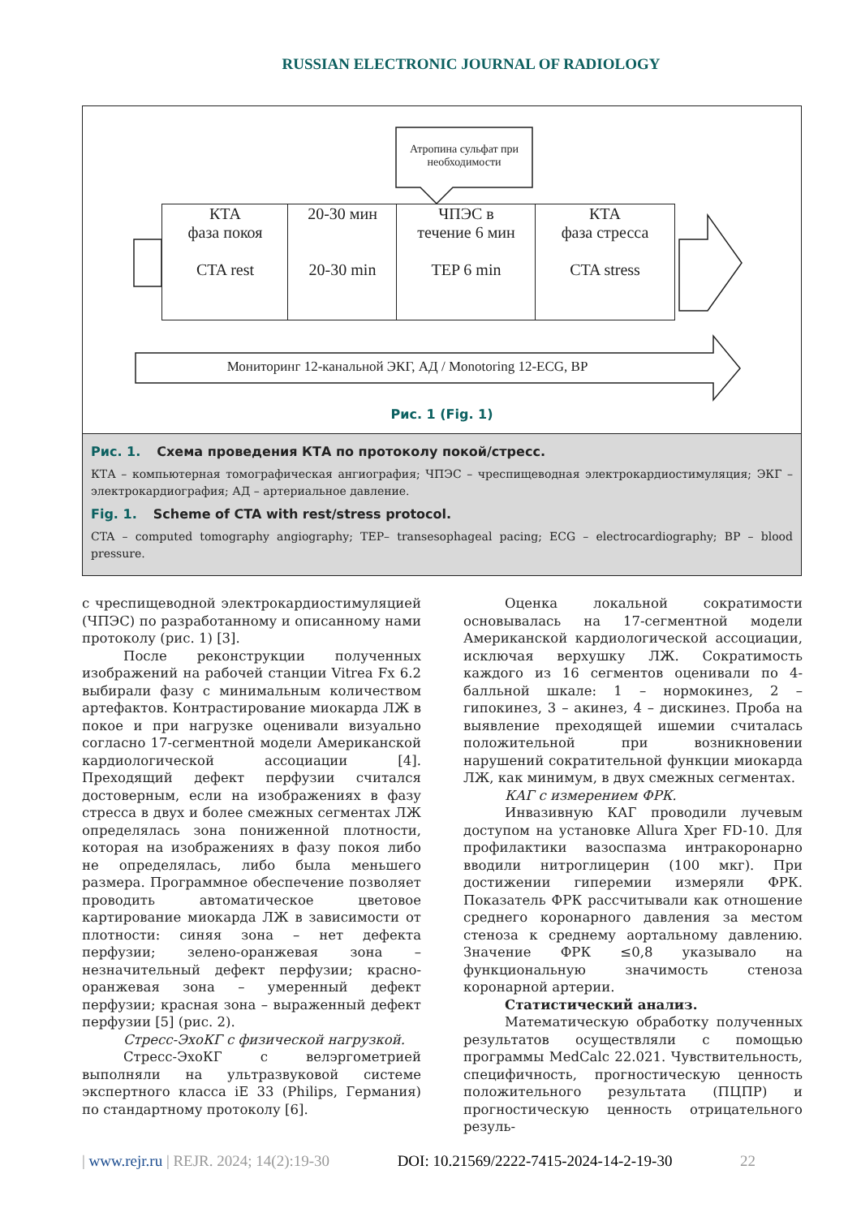RUSSIAN ELECTRONIC JOURNAL OF RADIOLOGY
Атропина сульфат при необходимости
КТА
фаза покоя
CTA rest
20-30 мин
20-30 min
ЧПЭС в
течение 6 мин
TEP 6 min
КТА
фаза стресса
CTA stress
Мониторинг 12-канальной ЭКГ, АД / Monotoring 12-ECG, BP
Рис. 1 (Fig. 1)
Рис. 1. Схема проведения КТА по протоколу покой/стресс.
КТА – компьютерная томографическая ангиография; ЧПЭС – чреспищеводная электрокардиостимуляция; ЭКГ – электрокардиография; АД – артериальное давление.
Fig. 1. Scheme of CTA with rest/stress protocol.
CTA – computed tomography angiography; TEP– transesophageal pacing; ECG – electrocardiography; BP – blood pressure.
с чреспищеводной электрокардиостимуляцией (ЧПЭС) по разработанному и описанному нами протоколу (рис. 1) [3].
После реконструкции полученных изображений на рабочей станции Vitrea Fx 6.2 выбирали фазу с минимальным количеством артефактов. Контрастирование миокарда ЛЖ в покое и при нагрузке оценивали визуально согласно 17-сегментной модели Американской кардиологической ассоциации [4]. Преходящий дефект перфузии считался достоверным, если на изображениях в фазу стресса в двух и более смежных сегментах ЛЖ определялась зона пониженной плотности, которая на изображениях в фазу покоя либо не определялась, либо была меньшего размера. Программное обеспечение позволяет проводить автоматическое цветовое картирование миокарда ЛЖ в зависимости от плотности: синяя зона – нет дефекта перфузии; зелено-оранжевая зона – незначительный дефект перфузии; красно-оранжевая зона – умеренный дефект перфузии; красная зона – выраженный дефект перфузии [5] (рис. 2).
Стресс-ЭхоКГ с физической нагрузкой.
Стресс-ЭхоКГ с велэргометрией выполняли на ультразвуковой системе экспертного класса iE 33 (Philips, Германия) по стандартному протоколу [6].
Оценка локальной сократимости основывалась на 17-сегментной модели Американской кардиологической ассоциации, исключая верхушку ЛЖ. Сократимость каждого из 16 сегментов оценивали по 4-балльной шкале: 1 – нормокинез, 2 – гипокинез, 3 – акинез, 4 – дискинез. Проба на выявление преходящей ишемии считалась положительной при возникновении нарушений сократительной функции миокарда ЛЖ, как минимум, в двух смежных сегментах.
КАГ с измерением ФРК.
Инвазивную КАГ проводили лучевым доступом на установке Allura Xper FD-10. Для профилактики вазоспазма интракоронарно вводили нитроглицерин (100 мкг). При достижении гиперемии измеряли ФРК. Показатель ФРК рассчитывали как отношение среднего коронарного давления за местом стеноза к среднему аортальному давлению. Значение ФРК ≤0,8 указывало на функциональную значимость стеноза коронарной артерии.
Статистический анализ.
Математическую обработку полученных результатов осуществляли с помощью программы MedCalc 22.021. Чувствительность, специфичность, прогностическую ценность положительного результата (ПЦПР) и прогностическую ценность отрицательного резуль-
| www.rejr.ru | REJR. 2024; 14(2):19-30 DOI: 10.21569/2222-7415-2024-14-2-19-30 22